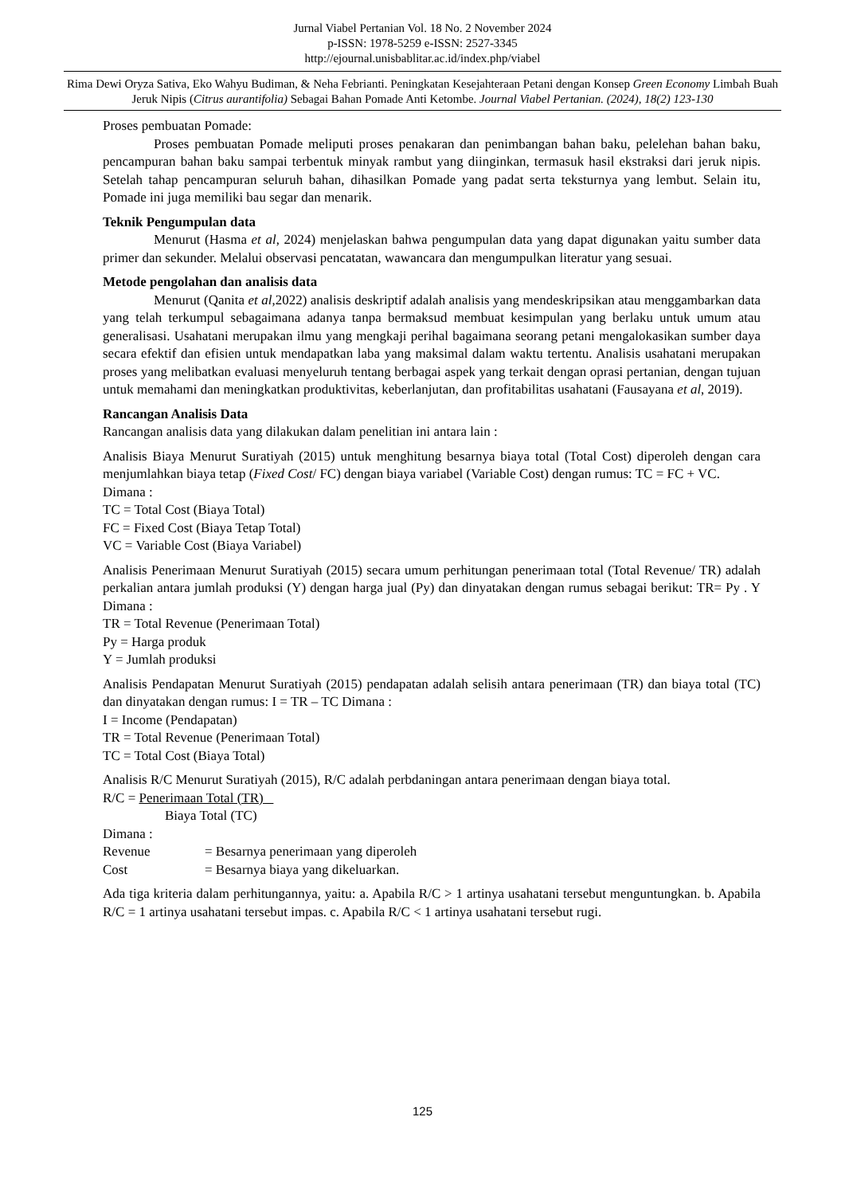Jurnal Viabel Pertanian Vol. 18 No. 2 November 2024
p-ISSN: 1978-5259 e-ISSN: 2527-3345
http://ejournal.unisbablitar.ac.id/index.php/viabel
Rima Dewi Oryza Sativa, Eko Wahyu Budiman, & Neha Febrianti. Peningkatan Kesejahteraan Petani dengan Konsep Green Economy Limbah Buah Jeruk Nipis (Citrus aurantifolia) Sebagai Bahan Pomade Anti Ketombe. Journal Viabel Pertanian. (2024), 18(2) 123-130
Proses pembuatan Pomade:
Proses pembuatan Pomade meliputi proses penakaran dan penimbangan bahan baku, pelelehan bahan baku, pencampuran bahan baku sampai terbentuk minyak rambut yang diinginkan, termasuk hasil ekstraksi dari jeruk nipis. Setelah tahap pencampuran seluruh bahan, dihasilkan Pomade yang padat serta teksturnya yang lembut. Selain itu, Pomade ini juga memiliki bau segar dan menarik.
Teknik Pengumpulan data
Menurut (Hasma et al, 2024) menjelaskan bahwa pengumpulan data yang dapat digunakan yaitu sumber data primer dan sekunder. Melalui observasi pencatatan, wawancara dan mengumpulkan literatur yang sesuai.
Metode pengolahan dan analisis data
Menurut (Qanita et al,2022) analisis deskriptif adalah analisis yang mendeskripsikan atau menggambarkan data yang telah terkumpul sebagaimana adanya tanpa bermaksud membuat kesimpulan yang berlaku untuk umum atau generalisasi. Usahatani merupakan ilmu yang mengkaji perihal bagaimana seorang petani mengalokasikan sumber daya secara efektif dan efisien untuk mendapatkan laba yang maksimal dalam waktu tertentu. Analisis usahatani merupakan proses yang melibatkan evaluasi menyeluruh tentang berbagai aspek yang terkait dengan oprasi pertanian, dengan tujuan untuk memahami dan meningkatkan produktivitas, keberlanjutan, dan profitabilitas usahatani (Fausayana et al, 2019).
Rancangan Analisis Data
Rancangan analisis data yang dilakukan dalam penelitian ini antara lain :
Analisis Biaya Menurut Suratiyah (2015) untuk menghitung besarnya biaya total (Total Cost) diperoleh dengan cara menjumlahkan biaya tetap (Fixed Cost/ FC) dengan biaya variabel (Variable Cost) dengan rumus: TC = FC + VC.
Dimana :
TC = Total Cost (Biaya Total)
FC = Fixed Cost (Biaya Tetap Total)
VC = Variable Cost (Biaya Variabel)
Analisis Penerimaan Menurut Suratiyah (2015) secara umum perhitungan penerimaan total (Total Revenue/ TR) adalah perkalian antara jumlah produksi (Y) dengan harga jual (Py) dan dinyatakan dengan rumus sebagai berikut: TR= Py . Y Dimana :
TR = Total Revenue (Penerimaan Total)
Py = Harga produk
Y = Jumlah produksi
Analisis Pendapatan Menurut Suratiyah (2015) pendapatan adalah selisih antara penerimaan (TR) dan biaya total (TC) dan dinyatakan dengan rumus: I = TR – TC Dimana :
I = Income (Pendapatan)
TR = Total Revenue (Penerimaan Total)
TC = Total Cost (Biaya Total)
Analisis R/C Menurut Suratiyah (2015), R/C adalah perbdaningan antara penerimaan dengan biaya total.
R/C = Penerimaan Total (TR)
Biaya Total (TC)
Dimana :
| Revenue | = Besarnya penerimaan yang diperoleh |
| Cost | = Besarnya biaya yang dikeluarkan. |
Ada tiga kriteria dalam perhitungannya, yaitu: a. Apabila R/C > 1 artinya usahatani tersebut menguntungkan. b. Apabila R/C = 1 artinya usahatani tersebut impas. c. Apabila R/C < 1 artinya usahatani tersebut rugi.
125